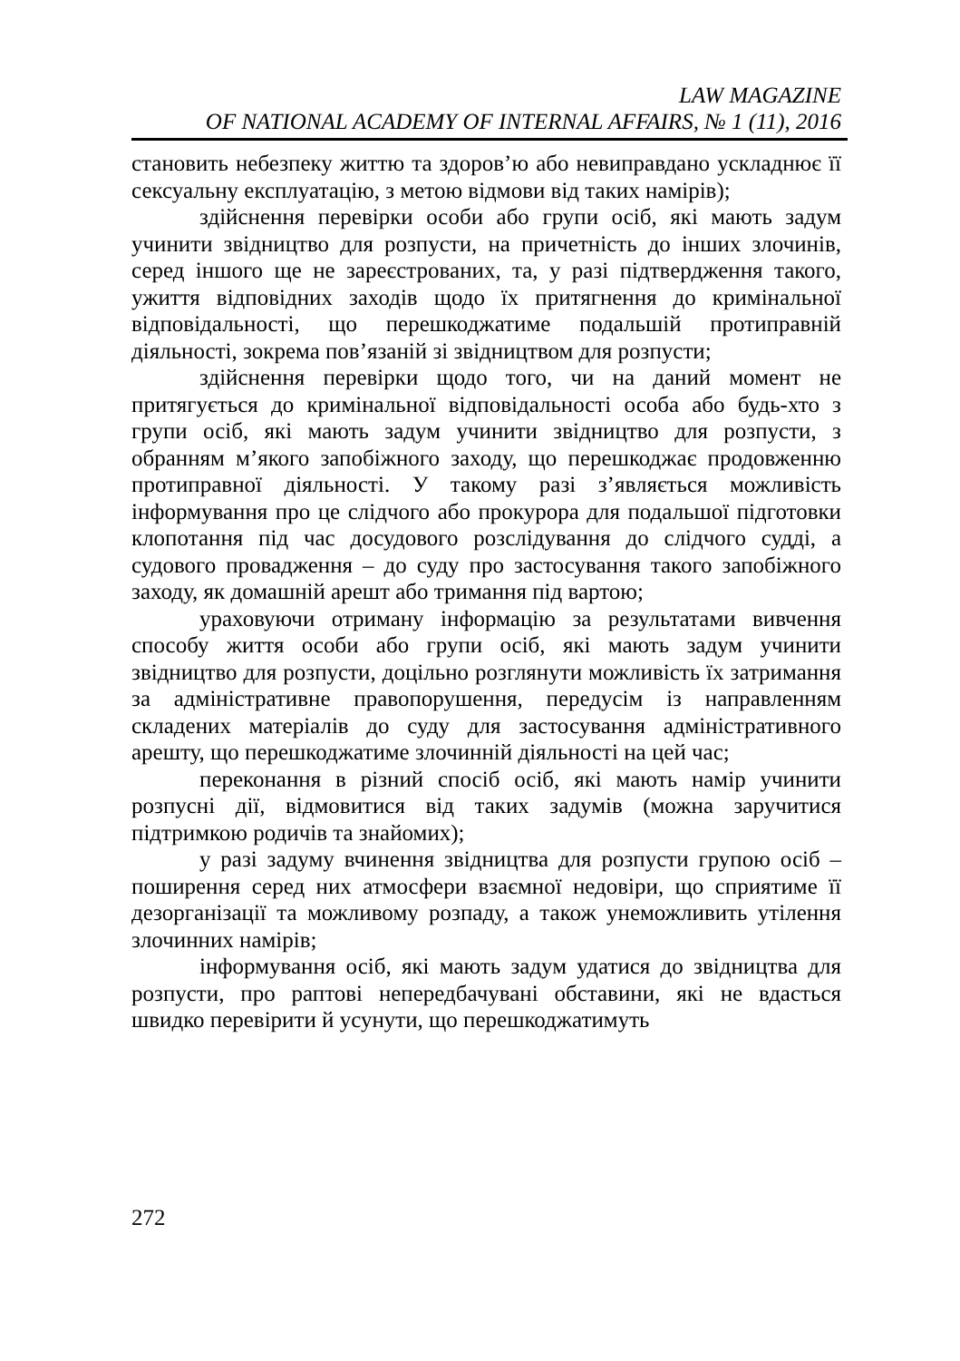LAW MAGAZINE
OF NATIONAL ACADEMY OF INTERNAL AFFAIRS, № 1 (11), 2016
становить небезпеку життю та здоров’ю або невиправдано ускладнює її сексуальну експлуатацію, з метою відмови від таких намірів);
здійснення перевірки особи або групи осіб, які мають задум учинити звідництво для розпусти, на причетність до інших злочинів, серед іншого ще не зареєстрованих, та, у разі підтвердження такого, ужиття відповідних заходів щодо їх притягнення до кримінальної відповідальності, що перешкоджатиме подальшій протиправній діяльності, зокрема пов’язаній зі звідництвом для розпусти;
здійснення перевірки щодо того, чи на даний момент не притягується до кримінальної відповідальності особа або будь-хто з групи осіб, які мають задум учинити звідництво для розпусти, з обранням м’якого запобіжного заходу, що перешкоджає продовженню протиправної діяльності. У такому разі з’являється можливість інформування про це слідчого або прокурора для подальшої підготовки клопотання під час досудового розслідування до слідчого судді, а судового провадження – до суду про застосування такого запобіжного заходу, як домашній арешт або тримання під вартою;
ураховуючи отриману інформацію за результатами вивчення способу життя особи або групи осіб, які мають задум учинити звідництво для розпусти, доцільно розглянути можливість їх затримання за адміністративне правопорушення, передусім із направленням складених матеріалів до суду для застосування адміністративного арешту, що перешкоджатиме злочинній діяльності на цей час;
переконання в різний спосіб осіб, які мають намір учинити розпусні дії, відмовитися від таких задумів (можна заручитися підтримкою родичів та знайомих);
у разі задуму вчинення звідництва для розпусти групою осіб – поширення серед них атмосфери взаємної недовіри, що сприятиме її дезорганізації та можливому розпаду, а також унеможливить утілення злочинних намірів;
інформування осіб, які мають задум удатися до звідництва для розпусти, про раптові непередбачувані обставини, які не вдасться швидко перевірити й усунути, що перешкоджатимуть
272